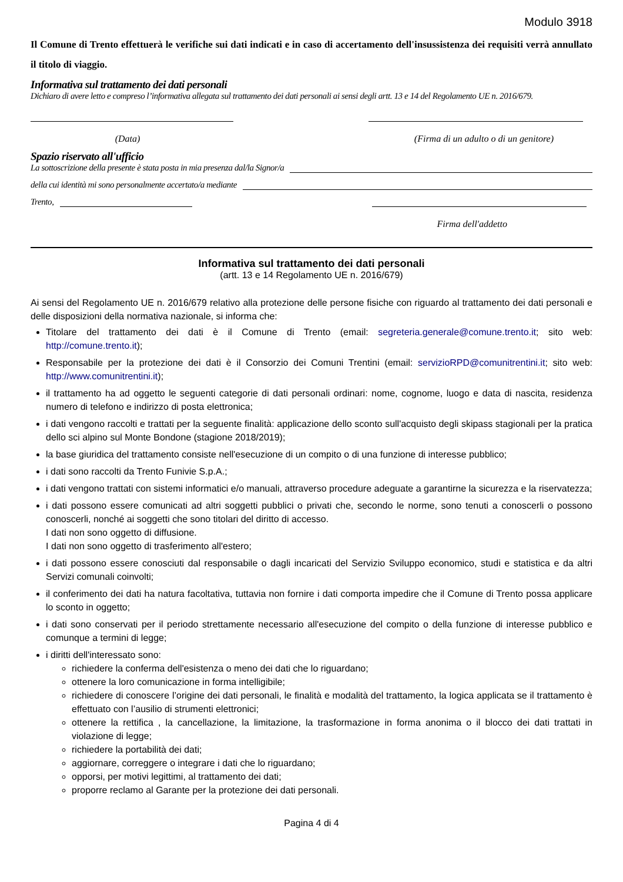Modulo 3918
Il Comune di Trento effettuerà le verifiche sui dati indicati e in caso di accertamento dell'insussistenza dei requisiti verrà annullato il titolo di viaggio.
Informativa sul trattamento dei dati personali
Dichiaro di avere letto e compreso l’informativa allegata sul trattamento dei dati personali ai sensi degli artt. 13 e 14 del Regolamento UE n. 2016/679.
(Data) (Firma di un adulto o di un genitore)
Spazio riservato all'ufficio
La sottoscrizione della presente è stata posta in mia presenza dal/la Signor/a
della cui identità mi sono personalmente accertato/a mediante
Trento,
Firma dell'addetto
Informativa sul trattamento dei dati personali
(artt. 13 e 14 Regolamento UE n. 2016/679)
Ai sensi del Regolamento UE n. 2016/679 relativo alla protezione delle persone fisiche con riguardo al trattamento dei dati personali e delle disposizioni della normativa nazionale, si informa che:
Titolare del trattamento dei dati è il Comune di Trento (email: segreteria.generale@comune.trento.it; sito web: http://comune.trento.it);
Responsabile per la protezione dei dati è il Consorzio dei Comuni Trentini (email: servizioRPD@comunitrentini.it; sito web: http://www.comunitrentini.it);
il trattamento ha ad oggetto le seguenti categorie di dati personali ordinari: nome, cognome, luogo e data di nascita, residenza numero di telefono e indirizzo di posta elettronica;
i dati vengono raccolti e trattati per la seguente finalità: applicazione dello sconto sull'acquisto degli skipass stagionali per la pratica dello sci alpino sul Monte Bondone (stagione 2018/2019);
la base giuridica del trattamento consiste nell'esecuzione di un compito o di una funzione di interesse pubblico;
i dati sono raccolti da Trento Funivie S.p.A.;
i dati vengono trattati con sistemi informatici e/o manuali, attraverso procedure adeguate a garantirne la sicurezza e la riservatezza;
i dati possono essere comunicati ad altri soggetti pubblici o privati che, secondo le norme, sono tenuti a conoscerli o possono conoscerli, nonché ai soggetti che sono titolari del diritto di accesso.
I dati non sono oggetto di diffusione.
I dati non sono oggetto di trasferimento all'estero;
i dati possono essere conosciuti dal responsabile o dagli incaricati del Servizio Sviluppo economico, studi e statistica e da altri Servizi comunali coinvolti;
il conferimento dei dati ha natura facoltativa, tuttavia non fornire i dati comporta impedire che il Comune di Trento possa applicare lo sconto in oggetto;
i dati sono conservati per il periodo strettamente necessario all'esecuzione del compito o della funzione di interesse pubblico e comunque a termini di legge;
i diritti dell'interessato sono:
richiedere la conferma dell'esistenza o meno dei dati che lo riguardano;
ottenere la loro comunicazione in forma intelligibile;
richiedere di conoscere l’origine dei dati personali, le finalità e modalità del trattamento, la logica applicata se il trattamento è effettuato con l’ausilio di strumenti elettronici;
ottenere la rettifica , la cancellazione, la limitazione, la trasformazione in forma anonima o il blocco dei dati trattati in violazione di legge;
richiedere la portabilità dei dati;
aggiornare, correggere o integrare i dati che lo riguardano;
opporsi, per motivi legittimi, al trattamento dei dati;
proporre reclamo al Garante per la protezione dei dati personali.
Pagina 4 di 4